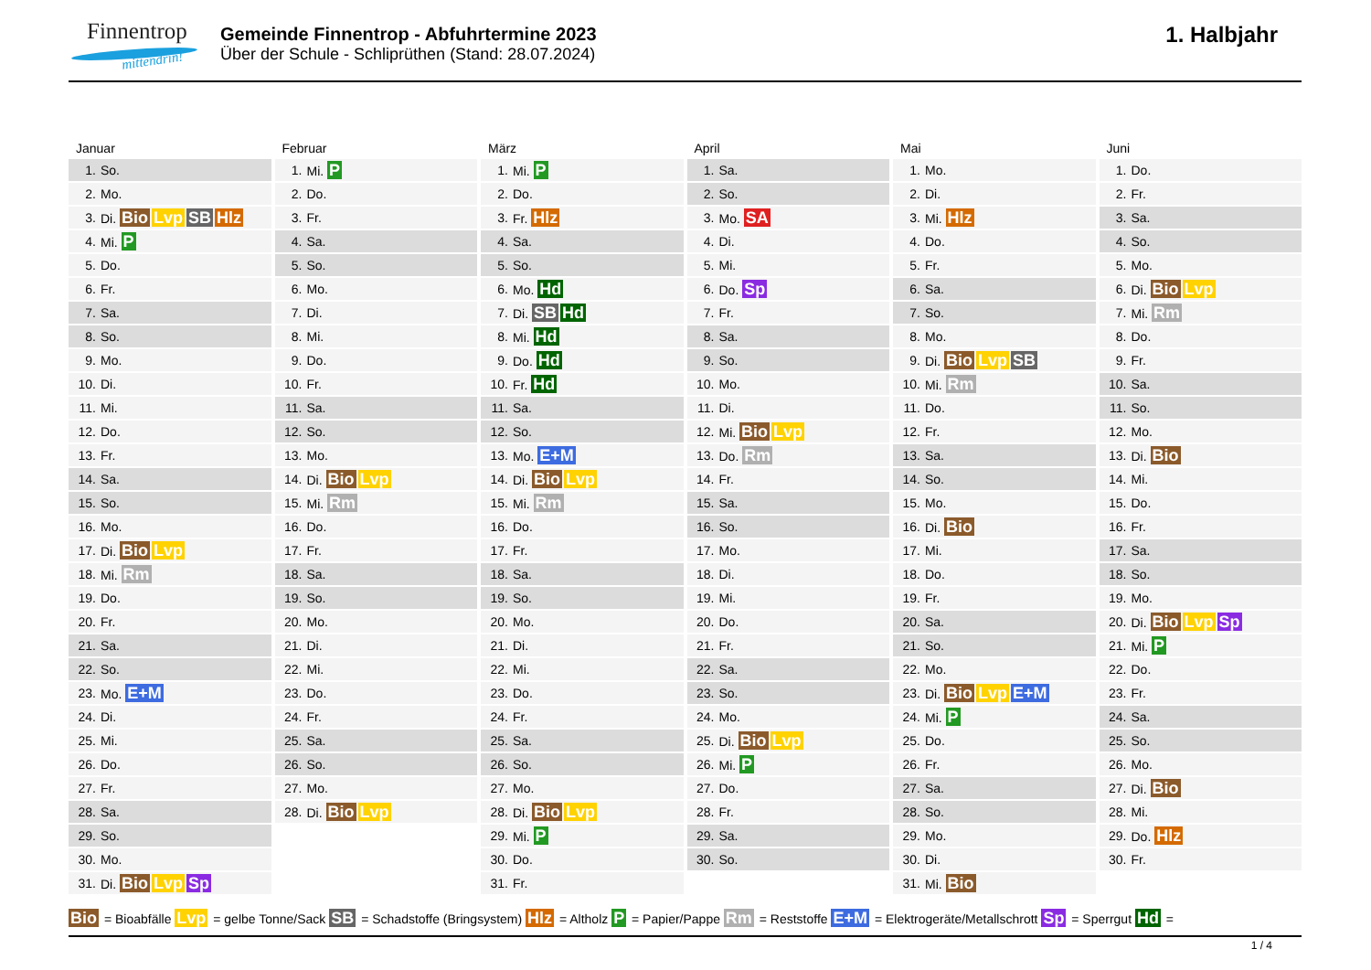Finnentrop
mittendrin!
Gemeinde Finnentrop - Abfuhrtermine 2023
Über der Schule - Schliprüthen (Stand: 28.07.2024)
1. Halbjahr
Januar
| 1. | So. |
| 2. | Mo. |
| 3. | Di. Bio Lvp SB Hlz |
| 4. | Mi. P |
| 5. | Do. |
| 6. | Fr. |
| 7. | Sa. |
| 8. | So. |
| 9. | Mo. |
| 10. | Di. |
| 11. | Mi. |
| 12. | Do. |
| 13. | Fr. |
| 14. | Sa. |
| 15. | So. |
| 16. | Mo. |
| 17. | Di. Bio Lvp |
| 18. | Mi. Rm |
| 19. | Do. |
| 20. | Fr. |
| 21. | Sa. |
| 22. | So. |
| 23. | Mo. E+M |
| 24. | Di. |
| 25. | Mi. |
| 26. | Do. |
| 27. | Fr. |
| 28. | Sa. |
| 29. | So. |
| 30. | Mo. |
| 31. | Di. Bio Lvp Sp |
Februar
| 1. | Mi. P |
| 2. | Do. |
| 3. | Fr. |
| 4. | Sa. |
| 5. | So. |
| 6. | Mo. |
| 7. | Di. |
| 8. | Mi. |
| 9. | Do. |
| 10. | Fr. |
| 11. | Sa. |
| 12. | So. |
| 13. | Mo. |
| 14. | Di. Bio Lvp |
| 15. | Mi. Rm |
| 16. | Do. |
| 17. | Fr. |
| 18. | Sa. |
| 19. | So. |
| 20. | Mo. |
| 21. | Di. |
| 22. | Mi. |
| 23. | Do. |
| 24. | Fr. |
| 25. | Sa. |
| 26. | So. |
| 27. | Mo. |
| 28. | Di. Bio Lvp |
März
| 1. | Mi. P |
| 2. | Do. |
| 3. | Fr. Hlz |
| 4. | Sa. |
| 5. | So. |
| 6. | Mo. Hd |
| 7. | Di. SB Hd |
| 8. | Mi. Hd |
| 9. | Do. Hd |
| 10. | Fr. Hd |
| 11. | Sa. |
| 12. | So. |
| 13. | Mo. E+M |
| 14. | Di. Bio Lvp |
| 15. | Mi. Rm |
| 16. | Do. |
| 17. | Fr. |
| 18. | Sa. |
| 19. | So. |
| 20. | Mo. |
| 21. | Di. |
| 22. | Mi. |
| 23. | Do. |
| 24. | Fr. |
| 25. | Sa. |
| 26. | So. |
| 27. | Mo. |
| 28. | Di. Bio Lvp |
| 29. | Mi. P |
| 30. | Do. |
| 31. | Fr. |
April
| 1. | Sa. |
| 2. | So. |
| 3. | Mo. SA |
| 4. | Di. |
| 5. | Mi. |
| 6. | Do. Sp |
| 7. | Fr. |
| 8. | Sa. |
| 9. | So. |
| 10. | Mo. |
| 11. | Di. |
| 12. | Mi. Bio Lvp |
| 13. | Do. Rm |
| 14. | Fr. |
| 15. | Sa. |
| 16. | So. |
| 17. | Mo. |
| 18. | Di. |
| 19. | Mi. |
| 20. | Do. |
| 21. | Fr. |
| 22. | Sa. |
| 23. | So. |
| 24. | Mo. |
| 25. | Di. Bio Lvp |
| 26. | Mi. P |
| 27. | Do. |
| 28. | Fr. |
| 29. | Sa. |
| 30. | So. |
Mai
| 1. | Mo. |
| 2. | Di. |
| 3. | Mi. Hlz |
| 4. | Do. |
| 5. | Fr. |
| 6. | Sa. |
| 7. | So. |
| 8. | Mo. |
| 9. | Di. Bio Lvp SB |
| 10. | Mi. Rm |
| 11. | Do. |
| 12. | Fr. |
| 13. | Sa. |
| 14. | So. |
| 15. | Mo. |
| 16. | Di. Bio |
| 17. | Mi. |
| 18. | Do. |
| 19. | Fr. |
| 20. | Sa. |
| 21. | So. |
| 22. | Mo. |
| 23. | Di. Bio Lvp E+M |
| 24. | Mi. P |
| 25. | Do. |
| 26. | Fr. |
| 27. | Sa. |
| 28. | So. |
| 29. | Mo. |
| 30. | Di. |
| 31. | Mi. Bio |
Juni
| 1. | Do. |
| 2. | Fr. |
| 3. | Sa. |
| 4. | So. |
| 5. | Mo. |
| 6. | Di. Bio Lvp |
| 7. | Mi. Rm |
| 8. | Do. |
| 9. | Fr. |
| 10. | Sa. |
| 11. | So. |
| 12. | Mo. |
| 13. | Di. Bio |
| 14. | Mi. |
| 15. | Do. |
| 16. | Fr. |
| 17. | Sa. |
| 18. | So. |
| 19. | Mo. |
| 20. | Di. Bio Lvp Sp |
| 21. | Mi. P |
| 22. | Do. |
| 23. | Fr. |
| 24. | Sa. |
| 25. | So. |
| 26. | Mo. |
| 27. | Di. Bio |
| 28. | Mi. |
| 29. | Do. Hlz |
| 30. | Fr. |
Bio = Bioabfälle Lvp = gelbe Tonne/Sack SB = Schadstoffe (Bringsystem) Hlz = Altholz P = Papier/Pappe Rm = Reststoffe E+M = Elektrogeräte/Metallschrott Sp = Sperrgut Hd =
1 / 4